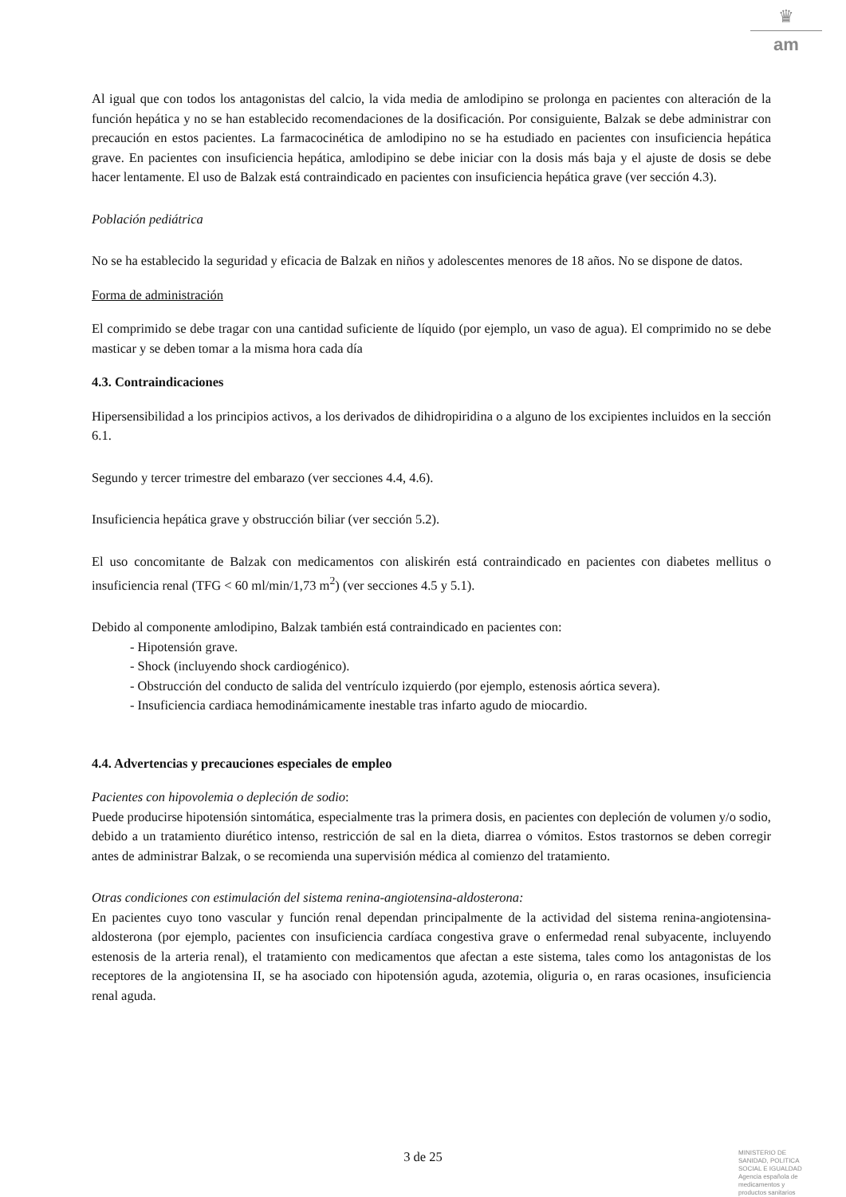♛
am
Al igual que con todos los antagonistas del calcio, la vida media de amlodipino se prolonga en pacientes con alteración de la función hepática y no se han establecido recomendaciones de la dosificación. Por consiguiente, Balzak se debe administrar con precaución en estos pacientes. La farmacocinética de amlodipino no se ha estudiado en pacientes con insuficiencia hepática grave. En pacientes con insuficiencia hepática, amlodipino se debe iniciar con la dosis más baja y el ajuste de dosis se debe hacer lentamente. El uso de Balzak está contraindicado en pacientes con insuficiencia hepática grave (ver sección 4.3).
Población pediátrica
No se ha establecido la seguridad y eficacia de Balzak en niños y adolescentes menores de 18 años. No se dispone de datos.
Forma de administración
El comprimido se debe tragar con una cantidad suficiente de líquido (por ejemplo, un vaso de agua). El comprimido no se debe masticar y se deben tomar a la misma hora cada día
4.3. Contraindicaciones
Hipersensibilidad a los principios activos, a los derivados de dihidropiridina o a alguno de los excipientes incluidos en la sección 6.1.
Segundo y tercer trimestre del embarazo (ver secciones 4.4, 4.6).
Insuficiencia hepática grave y obstrucción biliar (ver sección 5.2).
El uso concomitante de Balzak con medicamentos con aliskirén está contraindicado en pacientes con diabetes mellitus o insuficiencia renal (TFG < 60 ml/min/1,73 m<sup>2</sup>) (ver secciones 4.5 y 5.1).
Debido al componente amlodipino, Balzak también está contraindicado en pacientes con:
- Hipotensión grave.
- Shock (incluyendo shock cardiogénico).
- Obstrucción del conducto de salida del ventrículo izquierdo (por ejemplo, estenosis aórtica severa).
- Insuficiencia cardiaca hemodinámicamente inestable tras infarto agudo de miocardio.
4.4. Advertencias y precauciones especiales de empleo
Pacientes con hipovolemia o depleción de sodio:
Puede producirse hipotensión sintomática, especialmente tras la primera dosis, en pacientes con depleción de volumen y/o sodio, debido a un tratamiento diurético intenso, restricción de sal en la dieta, diarrea o vómitos. Estos trastornos se deben corregir antes de administrar Balzak, o se recomienda una supervisión médica al comienzo del tratamiento.
Otras condiciones con estimulación del sistema renina-angiotensina-aldosterona:
En pacientes cuyo tono vascular y función renal dependan principalmente de la actividad del sistema renina-angiotensina-aldosterona (por ejemplo, pacientes con insuficiencia cardíaca congestiva grave o enfermedad renal subyacente, incluyendo estenosis de la arteria renal), el tratamiento con medicamentos que afectan a este sistema, tales como los antagonistas de los receptores de la angiotensina II, se ha asociado con hipotensión aguda, azotemia, oliguria o, en raras ocasiones, insuficiencia renal aguda.
3 de 25
MINISTERIO DE
SANIDAD, POLITICA
SOCIAL E IGUALDAD
Agencia española de
medicamentos y
productos sanitarios